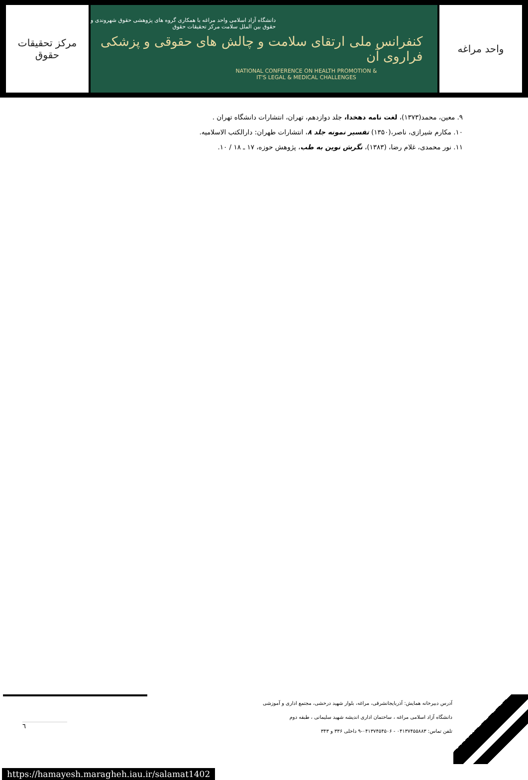مرکز تحقیقات حقوق
دانشگاه آزاد اسلامی واحد مراغه با همکاری گروه های پژوهشی حقوق شهروندی و
حقوق بین الملل سلامت مرکز تحقیقات حقوق
کنفرانس ملی ارتقای سلامت و چالش های حقوقی و پزشکی فراروی آن
NATIONAL CONFERENCE ON HEALTH PROMOTION &
IT'S LEGAL & MEDICAL CHALLENGES
واحد مراغه
۹. معین، محمد(۱۳۷۳)، لغت نامه دهخدا، جلد دوازدهم، تهران، انتشارات دانشگاه تهران .
۱۰. مکارم شیرازی، ناصر،(۱۳۵۰) تفسیر نمونه جلد ۸، انتشارات طهران: دارالکتب الاسلامیه.
۱۱. نور محمدی، غلام رضا، (۱۳۸۳)، نگرش نوین به طب، پژوهش حوزه، ۱۷ ـ ۱۸ / ۱۰.
آدرس دبیرخانه همایش: آذربایجانشرقی، مراغه، بلوار شهید درخشی، مجتمع اداری و آموزشی
دانشگاه آزاد اسلامی مراغه ، ساختمان اداری اندیشه شهید سلیمانی ، طبقه دوم
تلفن تماس: ۰۴۱۳۷۴۵۵۸۸۳ - ۰۴۱۳۷۴۵۴۵۰۶-۹ داخلی ۳۳۶ و ۳۴۳
٦
https://hamayesh.maragheh.iau.ir/salamat1402